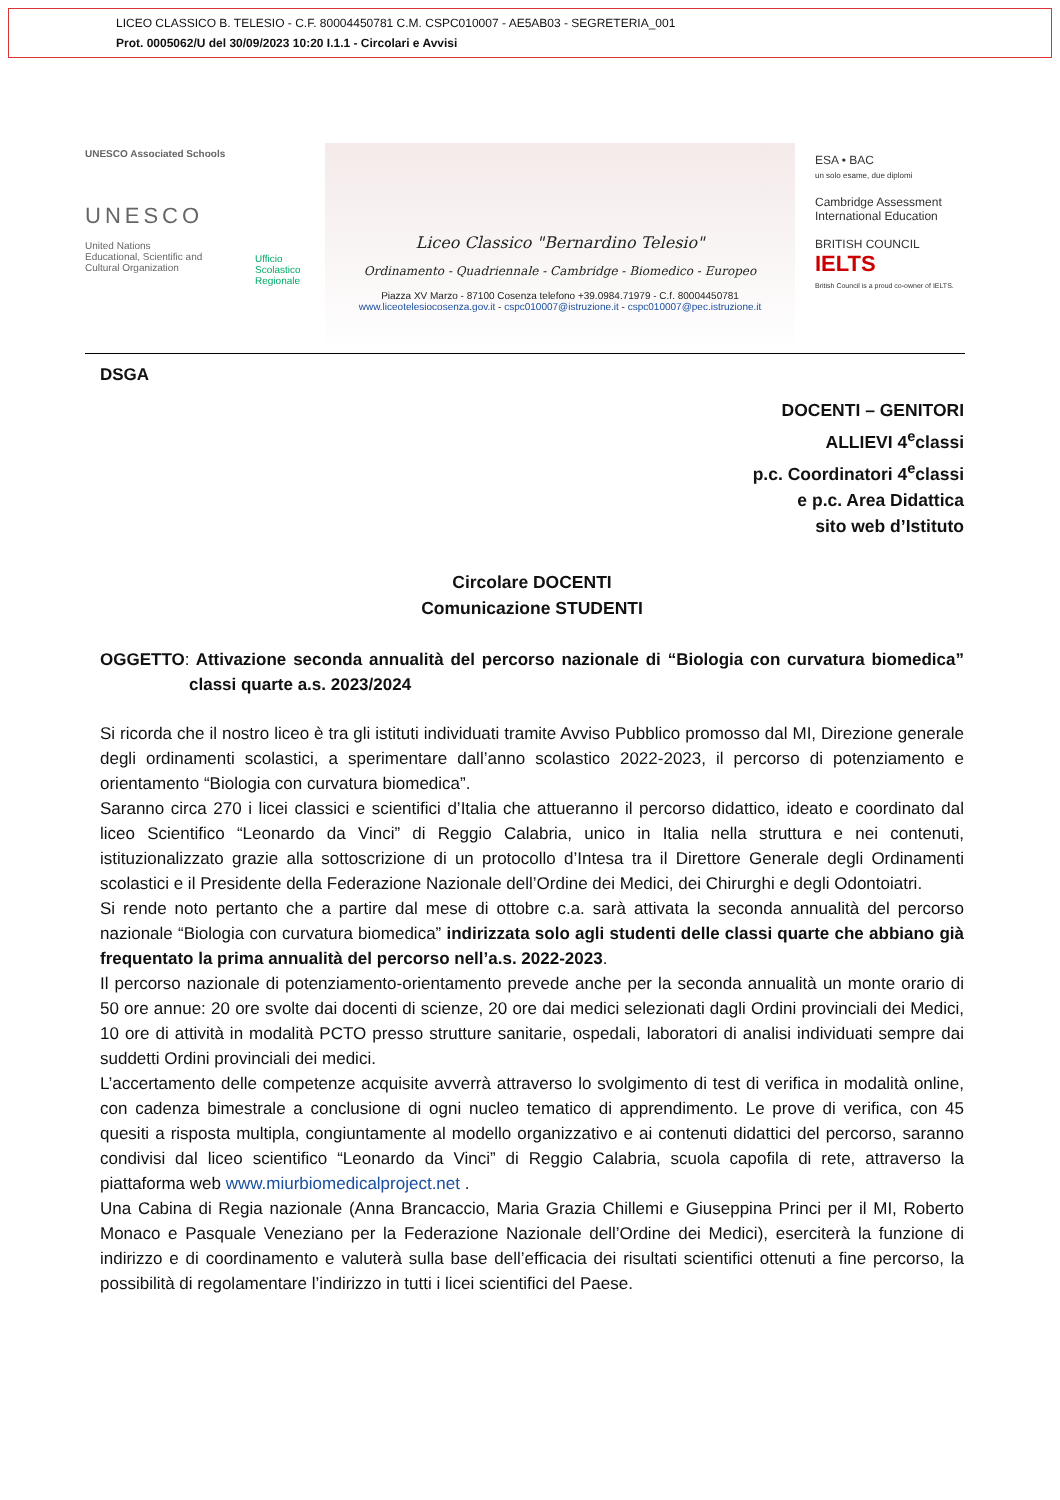LICEO CLASSICO B. TELESIO - C.F. 80004450781 C.M. CSPC010007 - AE5AB03 - SEGRETERIA_001
Prot. 0005062/U del 30/09/2023 10:20 I.1.1 - Circolari e Avvisi
UNESCO Associated Schools
UNESCO
United Nations
Educational, Scientific and
Cultural Organization
Ufficio Scolastico Regionale
Liceo Classico "Bernardino Telesio"
Ordinamento - Quadriennale - Cambridge - Biomedico - Europeo
Piazza XV Marzo - 87100 Cosenza telefono +39.0984.71979 - C.f. 80004450781
www.liceotelesiocosenza.gov.it - cspc010007@istruzione.it - cspc010007@pec.istruzione.it
ESA • BAC
un solo esame, due diplomi
Cambridge Assessment International Education
BRITISH COUNCIL IELTS
British Council is a proud co-owner of IELTS.
DSGA
DOCENTI – GENITORI
ALLIEVI 4<sup>e</sup>classi
p.c. Coordinatori 4<sup>e</sup>classi
e p.c. Area Didattica
sito web d’Istituto
Circolare DOCENTI
Comunicazione STUDENTI
OGGETTO: Attivazione seconda annualità del percorso nazionale di “Biologia con curvatura biomedica” classi quarte a.s. 2023/2024
Si ricorda che il nostro liceo è tra gli istituti individuati tramite Avviso Pubblico promosso dal MI, Direzione generale degli ordinamenti scolastici, a sperimentare dall’anno scolastico 2022-2023, il percorso di potenziamento e orientamento “Biologia con curvatura biomedica”.
Saranno circa 270 i licei classici e scientifici d’Italia che attueranno il percorso didattico, ideato e coordinato dal liceo Scientifico “Leonardo da Vinci” di Reggio Calabria, unico in Italia nella struttura e nei contenuti, istituzionalizzato grazie alla sottoscrizione di un protocollo d’Intesa tra il Direttore Generale degli Ordinamenti scolastici e il Presidente della Federazione Nazionale dell’Ordine dei Medici, dei Chirurghi e degli Odontoiatri.
Si rende noto pertanto che a partire dal mese di ottobre c.a. sarà attivata la seconda annualità del percorso nazionale “Biologia con curvatura biomedica” indirizzata solo agli studenti delle classi quarte che abbiano già frequentato la prima annualità del percorso nell’a.s. 2022-2023.
Il percorso nazionale di potenziamento-orientamento prevede anche per la seconda annualità un monte orario di 50 ore annue: 20 ore svolte dai docenti di scienze, 20 ore dai medici selezionati dagli Ordini provinciali dei Medici, 10 ore di attività in modalità PCTO presso strutture sanitarie, ospedali, laboratori di analisi individuati sempre dai suddetti Ordini provinciali dei medici.
L’accertamento delle competenze acquisite avverrà attraverso lo svolgimento di test di verifica in modalità online, con cadenza bimestrale a conclusione di ogni nucleo tematico di apprendimento. Le prove di verifica, con 45 quesiti a risposta multipla, congiuntamente al modello organizzativo e ai contenuti didattici del percorso, saranno condivisi dal liceo scientifico “Leonardo da Vinci” di Reggio Calabria, scuola capofila di rete, attraverso la piattaforma web www.miurbiomedicalproject.net .
Una Cabina di Regia nazionale (Anna Brancaccio, Maria Grazia Chillemi e Giuseppina Princi per il MI, Roberto Monaco e Pasquale Veneziano per la Federazione Nazionale dell’Ordine dei Medici), eserciterà la funzione di indirizzo e di coordinamento e valuterà sulla base dell’efficacia dei risultati scientifici ottenuti a fine percorso, la possibilità di regolamentare l’indirizzo in tutti i licei scientifici del Paese.